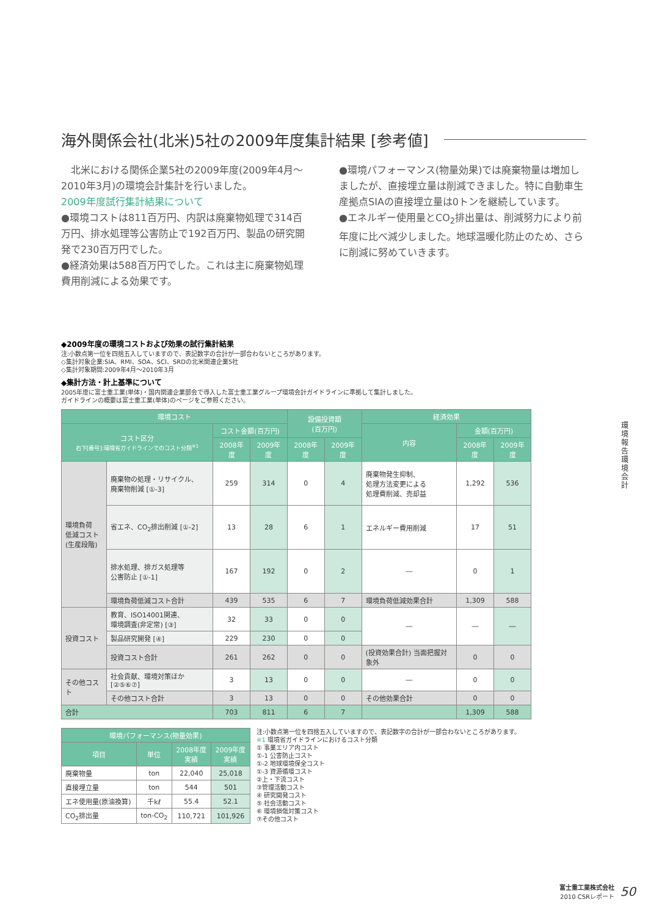海外関係会社(北米)5社の2009年度集計結果 [参考値]
　北米における関係企業5社の2009年度(2009年4月～2010年3月)の環境会計集計を行いました。
2009年度試行集計結果について
●環境コストは811百万円、内訳は廃棄物処理で314百万円、排水処理等公害防止で192百万円、製品の研究開発で230百万円でした。
●経済効果は588百万円でした。これは主に廃棄物処理費用削減による効果です。
●環境パフォーマンス(物量効果)では廃棄物量は増加しましたが、直接埋立量は削減できました。特に自動車生産拠点SIAの直接埋立量は0トンを継続しています。
●エネルギー使用量とCO<sub>2</sub>排出量は、削減努力により前年度に比べ減少しました。地球温暖化防止のため、さらに削減に努めていきます。
◆2009年度の環境コストおよび効果の試行集計結果
注:小数点第一位を四捨五入していますので、表記数字の合計が一部合わないところがあります。
◇集計対象企業:SIA、RMI、SOA、SCI、SRDの北米関連企業5社
◇集計対象期間:2009年4月～2010年3月
◆集計方法・計上基準について
2005年度に富士重工業(単体)・国内関連企業部会で導入した富士重工業グループ環境会計ガイドラインに準拠して集計しました。
ガイドラインの概要は富士重工業(単体)のページをご参照ください。
| 環境コスト | | | | 設備投資額 (百万円) | | 経済効果 | | |
| --- | --- | --- | --- | --- | --- | --- | --- | --- |
| コスト区分 右下[番号]:環境省ガイドラインでのコスト分類<sup>※1</sup> | | コスト金額(百万円) | | | | 内容 | 金額(百万円) | |
| | | 2008年度 | 2009年度 | 2008年度 | 2009年度 | | 2008年度 | 2009年度 |
| 環境負荷 低減コスト (生産段階) | 廃棄物の処理・リサイクル、 廃棄物削減 [①-3] | 259 | 314 | 0 | 4 | 廃棄物発生抑制、 処理方法変更による 処理費削減、売却益 | 1,292 | 536 |
| | 省エネ、CO<sub>2</sub>排出削減 [①-2] | 13 | 28 | 6 | 1 | エネルギー費用削減 | 17 | 51 |
| | 排水処理、排ガス処理等 公害防止 [①-1] | 167 | 192 | 0 | 2 | ― | 0 | 1 |
| | 環境負荷低減コスト合計 | 439 | 535 | 6 | 7 | 環境負荷低減効果合計 | 1,309 | 588 |
| 投資コスト | 教育、ISO14001関連、 環境調査(非定常) [③] | 32 | 33 | 0 | 0 | ― | ― | ― |
| | 製品研究開発 [④] | 229 | 230 | 0 | 0 | | | |
| | 投資コスト合計 | 261 | 262 | 0 | 0 | (投資効果合計) 当面把握対象外 | 0 | 0 |
| その他コスト | 社会貢献、環境対策ほか [②⑤⑥⑦] | 3 | 13 | 0 | 0 | ― | 0 | 0 |
| | その他コスト合計 | 3 | 13 | 0 | 0 | その他効果合計 | 0 | 0 |
| 合計 | | 703 | 811 | 6 | 7 | | 1,309 | 588 |
| 環境パフォーマンス(物量効果) | | | |
| --- | --- | --- | --- |
| 項目 | 単位 | 2008年度 実績 | 2009年度 実績 |
| 廃棄物量 | ton | 22,040 | 25,018 |
| 直接埋立量 | ton | 544 | 501 |
| エネ使用量(原油換算) | 千kℓ | 55.4 | 52.1 |
| CO<sub>2</sub>排出量 | ton-CO<sub>2</sub> | 110,721 | 101,926 |
注:小数点第一位を四捨五入していますので、表記数字の合計が一部合わないところがあります。
※1 環境省ガイドラインにおけるコスト分類
① 事業エリア内コスト
①-1 公害防止コスト
①-2 地球環境保全コスト
①-3 資源循環コスト
②上・下流コスト
③管理活動コスト
④ 研究開発コスト
⑤ 社会活動コスト
⑥ 環境損傷対策コスト
⑦その他コスト
環境報告 環境会計
富士重工業株式会社
2010 CSRレポート
50